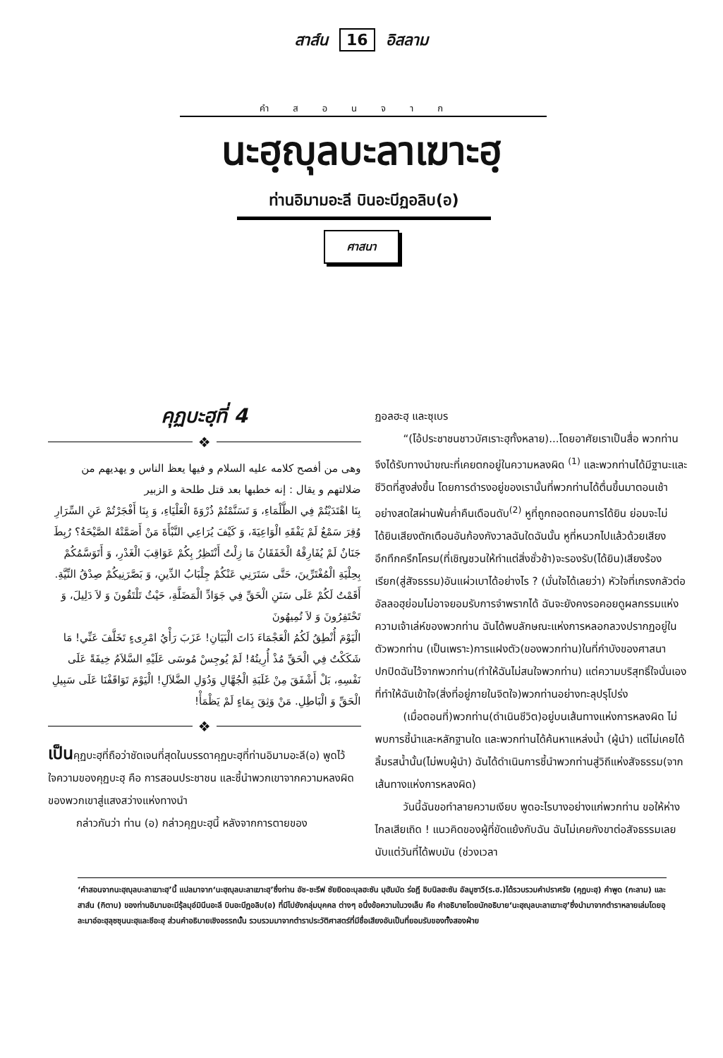สาส์น 16 อิสลาม
คำสอนจาก
นะฮฺญุลบะลาเฆาะฮฺ
ท่านอิมามอะลี บินอะบีฏอลิบ(อ)
ศาสนา
คุฏบะฮฺที่ 4
❖
وهى من أفصح كلامه عليه السلام و فيها يعظ الناس و يهديهم من ضلالتهم و يقال : إنه خطبها بعد قتل طلحة و الزبير
بِنَا اهْتَدَيْتُمْ فِي الظَّلْمَاءِ، وَ تَسَنَّمْتُمْ ذُرْوَةَ الْعَلْيَاءِ، وَ بِنَا أَفْجَرْتُمْ عَنِ السِّرَارِ وُقِرَ سَمْعٌ لَمْ يَفْقَهِ الْوَاعِيَةَ، وَ كَيْفَ يُرَاعِي النَّبْأَةَ مَنْ أَصَمَّتْهُ الصَّيْحَةُ؟ رُبِطَ جَنَانٌ لَمْ يُفَارِقْهُ الْخَفَقَانُ مَا زِلْتُ أَنْتَظِرُ بِكُمْ عَوَاقِبَ الْغَدْرِ، وَ أَتَوَسَّمُكُمْ بِحِلْيَةِ الْمُغْتَرِّينَ، حَتَّى سَتَرَنِي عَنْكُمْ جِلْبَابُ الدِّينِ، وَ بَصَّرَنِيكُمْ صِدْقُ النِّيَّةِ. أَقَمْتُ لَكُمْ عَلَى سَنَنِ الْحَقِّ فِي جَوَادِّ الْمَضَلَّةِ، حَيْثُ تَلْتَقُونَ وَ لاَ دَلِيلَ، وَ تَحْتَفِرُونَ وَ لاَ تُمِيهُونَ
الْيَوْمَ أُنْطِقُ لَكُمُ الْعَجْمَاءَ ذَاتَ الْبَيَانِ! عَزَبَ رَأْيُ امْرِىءٍ تَخَلَّفَ عَنِّي! مَا شَكَكْتُ فِي الْحَقِّ مُذْ أُرِيتُهُ! لَمْ يُوجِسْ مُوسَى عَلَيْهِ السَّلاَمُ خِيفَةً عَلَى نَفْسِهِ، بَلْ أَشْفَقَ مِنْ غَلَبَةِ الْجُهَّالِ وَدُوَلِ الضَّلاَلِ! الْيَوْمَ تَوَاقَفْنَا عَلَى سَبِيلِ الْحَقِّ وَ الْبَاطِلِ. مَنْ وَثِقَ بِمَاءٍ لَمْ يَظْمَأْ!
❖
เป็นคุฏบะฮฺที่ถือว่าชัดเจนที่สุดในบรรดาคุฏบะฮฺที่ท่านอิมามอะลี(อ) พูดไว้ ใจความของคุฏบะฮฺ คือ การสอนประชาชน และชี้นำพวกเขาจากความหลงผิดของพวกเขาสู่แสงสว่างแห่งทางนำ
กล่าวกันว่า ท่าน (อ) กล่าวคุฏบะฮฺนี้ หลังจากการตายของ
ฏอลฮะฮฺ และซุเบร
“(โอ้ประชาชนชาวบัศเราะฮฺทั้งหลาย)...โดยอาศัยเราเป็นสื่อ พวกท่านจึงได้รับทางนำขณะที่เคยตกอยู่ในความหลงผิด <sup>(1)</sup> และพวกท่านได้มีฐานะและชีวิตที่สูงส่งขึ้น โดยการดำรงอยู่ของเรานั้นที่พวกท่านได้ตื่นขึ้นมาตอนเช้าอย่างสดใสผ่านพ้นค่ำคืนเดือนดับ<sup>(2)</sup> หูที่ถูกถอดถอนการได้ยิน ย่อมจะไม่ได้ยินเสียงตักเตือนอันก้องกังวาลฉันใดฉันนั้น หูที่หนวกไปแล้วด้วยเสียงอึกทึกครึกโครม(ที่เชิญชวนให้ทำแต่สิ่งชั่วช้า)จะรองรับ(ได้ยิน)เสียงร้องเรียก(สู่สัจธรรม)อันแผ่วเบาได้อย่างไร ? (มั่นใจได้เลยว่า) หัวใจที่เกรงกลัวต่ออัลลอฮฺย่อมไม่อาจยอมรับการจำพรากได้ ฉันจะยังคงรอคอยดูผลกรรมแห่งความเจ้าเล่ห์ของพวกท่าน ฉันได้พบลักษณะแห่งการหลอกลวงปรากฏอยู่ในตัวพวกท่าน (เป็นเพราะ)การแฝงตัว(ของพวกท่าน)ในที่กำบังของศาสนาปกปิดฉันไว้จากพวกท่าน(ทำให้ฉันไม่สนใจพวกท่าน) แต่ความบริสุทธิ์ใจนั่นเอง ที่ทำให้ฉันเข้าใจ(สิ่งที่อยู่ภายในจิตใจ)พวกท่านอย่างทะลุปรุโปร่ง
(เมื่อตอนที่)พวกท่าน(ดำเนินชีวิต)อยู่บนเส้นทางแห่งการหลงผิด ไม่พบการชี้นำและหลักฐานใด และพวกท่านได้ค้นหาแหล่งน้ำ (ผู้นำ) แต่ไม่เคยได้ลิ้มรสน้ำนั้น(ไม่พบผู้นำ) ฉันได้ดำเนินการชี้นำพวกท่านสู่วิถีแห่งสัจธรรม(จากเส้นทางแห่งการหลงผิด)
วันนี้ฉันขอทำลายความเงียบ พูดอะไรบางอย่างแก่พวกท่าน ขอให้ห่างไกลเสียเถิด ! แนวคิดของผู้ที่ขัดแย้งกับฉัน ฉันไม่เคยกังขาต่อสัจธรรมเลยนับแต่วันที่ได้พบมัน (ช่วงเวลา
‘คำสอนจากนะฮฺญุลบะลาเฆาะฮฺ’นี้ แปลมาจาก‘นะฮฺญุลบะลาเฆาะฮฺ’ซึ่งท่าน อัช-ชะรีฟ ซัยยิดอะบุลฮะซัน มุฮัมมัด ร่อฎี อิบนิลฮะซัน อัลมูซาวี(ร.ฮ.)ได้รวบรวมคำปราศรัย (คุฏบะฮฺ) คำพูด (กะลาม) และสาส์น (กิตาบ) ของท่านอิมามอะมีรุ้ลมุอ์มินีนอะลี บินอะบีฏอลิบ(อ) ที่มีไปยังกลุ่มบุคคล ต่างๆ อนึ่งข้อความในวงเล็บ คือ คำอธิบายโดยนักอธิบาย‘นะฮฺญุลบะลาเฆาะฮฺ’ซึ่งนำมาจากตำราหลายเล่มโดยอุละมาอ์อะฮฺลุซซุนนะฮฺและชีอะฮฺ ส่วนคำอธิบายเชิงอรรถนั้น รวบรวมมาจากตำราประวัติศาสตร์ที่มีชื่อเสียงอันเป็นที่ยอมรับของทั้งสองฝ่าย